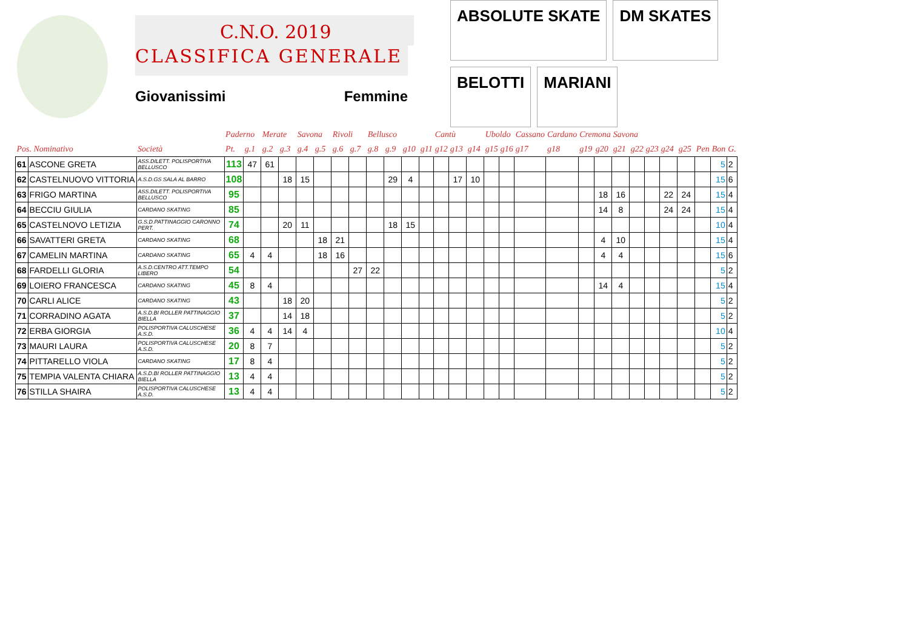C.N.O. 2019
CLASSIFICA GENERALE
Giovanissimi Femmine
ABSOLUTE SKATE
DM SKATES
BELOTTI
MARIANI
| | | | Paderno | | Merate | | Savona | | Rivoli | | Bellusco | | | | Cantù | | | Uboldo | | Cassano | Cardano | Cremona | | Savona | | | | | | | |
| --- | --- | --- | --- | --- | --- | --- | --- | --- | --- | --- | --- | --- | --- | --- | --- | --- | --- | --- | --- | --- | --- | --- | --- | --- | --- | --- | --- | --- | --- | --- | --- |
| Pos. Nominativo | | Società | Pt. | g.1 | g.2 | g.3 | g.4 | g.5 | g.6 | g.7 | g.8 | g.9 | g10 | g11 | g12 | g13 | g14 | g15 | g16 | g17 | g18 | g19 | g20 | g21 | g22 | g23 | g24 | g25 | Pen | Bon | G. |
| 61 | ASCONE GRETA | ASS.DILETT. POLISPORTIVA BELLUSCO | 113 | 47 | 61 | | | | | | | | | | | | | | | | | | | | | | | | | 5 | 2 |
| 62 | CASTELNUOVO VITTORIA | A.S.D.GS SALA AL BARRO | 108 | | | 18 | 15 | | | | | 29 | 4 | | | 17 | 10 | | | | | | | | | | | | | 15 | 6 |
| 63 | FRIGO MARTINA | ASS.DILETT. POLISPORTIVA BELLUSCO | 95 | | | | | | | | | | | | | | | | | | | | 18 | 16 | | | 22 | 24 | | 15 | 4 |
| 64 | BECCIU GIULIA | CARDANO SKATING | 85 | | | | | | | | | | | | | | | | | | | | 14 | 8 | | | 24 | 24 | | 15 | 4 |
| 65 | CASTELNOVO LETIZIA | G.S.D.PATTINAGGIO CARONNO PERT. | 74 | | | 20 | 11 | | | | | 18 | 15 | | | | | | | | | | | | | | | | | 10 | 4 |
| 66 | SAVATTERI GRETA | CARDANO SKATING | 68 | | | | | 18 | 21 | | | | | | | | | | | | | | 4 | 10 | | | | | | 15 | 4 |
| 67 | CAMELIN MARTINA | CARDANO SKATING | 65 | 4 | 4 | | | 18 | 16 | | | | | | | | | | | | | | 4 | 4 | | | | | | 15 | 6 |
| 68 | FARDELLI GLORIA | A.S.D.CENTRO ATT.TEMPO LIBERO | 54 | | | | | | | 27 | 22 | | | | | | | | | | | | | | | | | | | 5 | 2 |
| 69 | LOIERO FRANCESCA | CARDANO SKATING | 45 | 8 | 4 | | | | | | | | | | | | | | | | | | 14 | 4 | | | | | | 15 | 4 |
| 70 | CARLI ALICE | CARDANO SKATING | 43 | | | 18 | 20 | | | | | | | | | | | | | | | | | | | | | | | 5 | 2 |
| 71 | CORRADINO AGATA | A.S.D.BI ROLLER PATTINAGGIO BIELLA | 37 | | | 14 | 18 | | | | | | | | | | | | | | | | | | | | | | | 5 | 2 |
| 72 | ERBA GIORGIA | POLISPORTIVA CALUSCHESE A.S.D. | 36 | 4 | 4 | 14 | 4 | | | | | | | | | | | | | | | | | | | | | | | 10 | 4 |
| 73 | MAURI LAURA | POLISPORTIVA CALUSCHESE A.S.D. | 20 | 8 | 7 | | | | | | | | | | | | | | | | | | | | | | | | | 5 | 2 |
| 74 | PITTARELLO VIOLA | CARDANO SKATING | 17 | 8 | 4 | | | | | | | | | | | | | | | | | | | | | | | | | 5 | 2 |
| 75 | TEMPIA VALENTA CHIARA | A.S.D.BI ROLLER PATTINAGGIO BIELLA | 13 | 4 | 4 | | | | | | | | | | | | | | | | | | | | | | | | | 5 | 2 |
| 76 | STILLA SHAIRA | POLISPORTIVA CALUSCHESE A.S.D. | 13 | 4 | 4 | | | | | | | | | | | | | | | | | | | | | | | | | 5 | 2 |